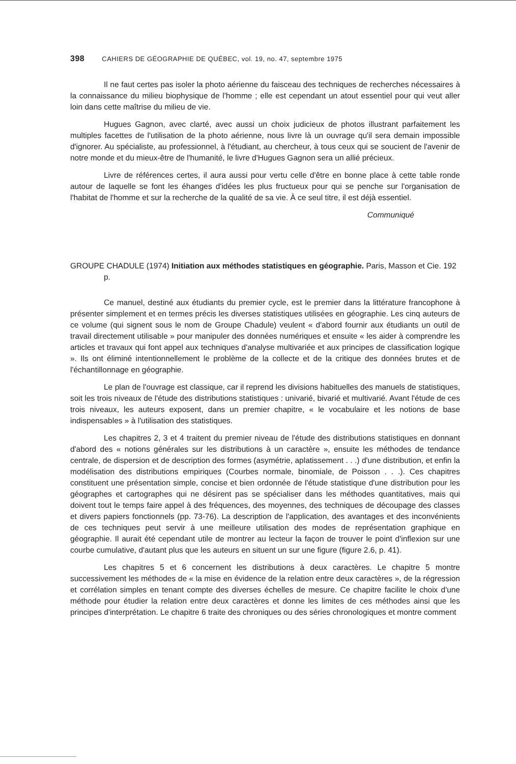398 CAHIERS DE GÉOGRAPHIE DE QUÉBEC, vol. 19, no. 47, septembre 1975
Il ne faut certes pas isoler la photo aérienne du faisceau des techniques de recherches nécessaires à la connaissance du milieu biophysique de l'homme ; elle est cependant un atout essentiel pour qui veut aller loin dans cette maîtrise du milieu de vie.
Hugues Gagnon, avec clarté, avec aussi un choix judicieux de photos illustrant parfaitement les multiples facettes de l'utilisation de la photo aérienne, nous livre là un ouvrage qu'il sera demain impossible d'ignorer. Au spécialiste, au professionnel, à l'étudiant, au chercheur, à tous ceux qui se soucient de l'avenir de notre monde et du mieux-être de l'humanité, le livre d'Hugues Gagnon sera un allié précieux.
Livre de références certes, il aura aussi pour vertu celle d'être en bonne place à cette table ronde autour de laquelle se font les éhanges d'idées les plus fructueux pour qui se penche sur l'organisation de l'habitat de l'homme et sur la recherche de la qualité de sa vie. À ce seul titre, il est déjà essentiel.
Communiqué
GROUPE CHADULE (1974) Initiation aux méthodes statistiques en géographie. Paris, Masson et Cie. 192 p.
Ce manuel, destiné aux étudiants du premier cycle, est le premier dans la littérature francophone à présenter simplement et en termes précis les diverses statistiques utilisées en géographie. Les cinq auteurs de ce volume (qui signent sous le nom de Groupe Chadule) veulent « d'abord fournir aux étudiants un outil de travail directement utilisable » pour manipuler des données numériques et ensuite « les aider à comprendre les articles et travaux qui font appel aux techniques d'analyse multivariée et aux principes de classification logique ». Ils ont éliminé intentionnellement le problème de la collecte et de la critique des données brutes et de l'échantillonnage en géographie.
Le plan de l'ouvrage est classique, car il reprend les divisions habituelles des manuels de statistiques, soit les trois niveaux de l'étude des distributions statistiques : univarié, bivarié et multivarié. Avant l'étude de ces trois niveaux, les auteurs exposent, dans un premier chapitre, « le vocabulaire et les notions de base indispensables » à l'utilisation des statistiques.
Les chapitres 2, 3 et 4 traitent du premier niveau de l'étude des distributions statistiques en donnant d'abord des « notions générales sur les distributions à un caractère », ensuite les méthodes de tendance centrale, de dispersion et de description des formes (asymétrie, aplatissement . . .) d'une distribution, et enfin la modélisation des distributions empiriques (Courbes normale, binomiale, de Poisson . . .). Ces chapitres constituent une présentation simple, concise et bien ordonnée de l'étude statistique d'une distribution pour les géographes et cartographes qui ne désirent pas se spécialiser dans les méthodes quantitatives, mais qui doivent tout le temps faire appel à des fréquences, des moyennes, des techniques de découpage des classes et divers papiers fonctionnels (pp. 73-76). La description de l'application, des avantages et des inconvénients de ces techniques peut servir à une meilleure utilisation des modes de représentation graphique en géographie. Il aurait été cependant utile de montrer au lecteur la façon de trouver le point d'inflexion sur une courbe cumulative, d'autant plus que les auteurs en situent un sur une figure (figure 2.6, p. 41).
Les chapitres 5 et 6 concernent les distributions à deux caractères. Le chapitre 5 montre successivement les méthodes de « la mise en évidence de la relation entre deux caractères », de la régression et corrélation simples en tenant compte des diverses échelles de mesure. Ce chapitre facilite le choix d'une méthode pour étudier la relation entre deux caractères et donne les limites de ces méthodes ainsi que les principes d'interprétation. Le chapitre 6 traite des chroniques ou des séries chronologiques et montre comment